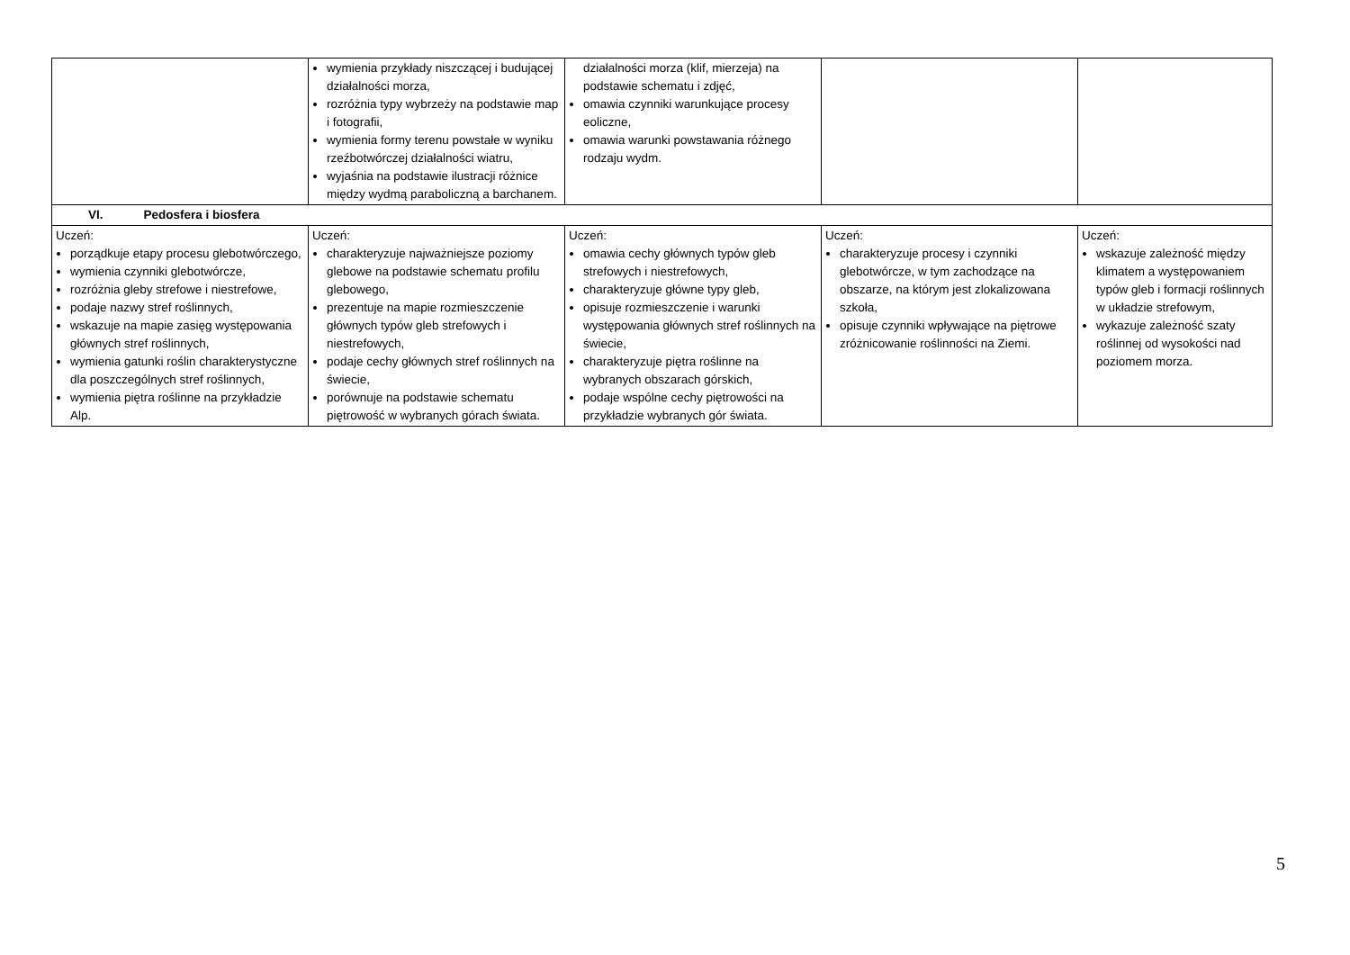| | wymienia przykłady niszczącej i budującej działalności morza, rozróżnia typy wybrzeży na podstawie map i fotografii, wymienia formy terenu powstałe w wyniku rzeźbotwórczej działalności wiatru, wyjaśnia na podstawie ilustracji różnice między wydmą paraboliczną a barchanem. | działalności morza (klif, mierzeja) na podstawie schematu i zdjęć, omawia czynniki warunkujące procesy eoliczne, omawia warunki powstawania różnego rodzaju wydm. | | |
| VI. Pedosfera i biosfera | | | | |
| Uczeń: porządkuje etapy procesu glebotwórczego, wymienia czynniki glebotwórcze, rozróżnia gleby strefowe i niestrefowe, podaje nazwy stref roślinnych, wskazuje na mapie zasięg występowania głównych stref roślinnych, wymienia gatunki roślin charakterystyczne dla poszczególnych stref roślinnych, wymienia piętra roślinne na przykładzie Alp. | Uczeń: charakteryzuje najważniejsze poziomy glebowe na podstawie schematu profilu glebowego, prezentuje na mapie rozmieszczenie głównych typów gleb strefowych i niestrefowych, podaje cechy głównych stref roślinnych na świecie, porównuje na podstawie schematu piętrowość w wybranych górach świata. | Uczeń: omawia cechy głównych typów gleb strefowych i niestrefowych, charakteryzuje główne typy gleb, opisuje rozmieszczenie i warunki występowania głównych stref roślinnych na świecie, charakteryzuje piętra roślinne na wybranych obszarach górskich, podaje wspólne cechy piętrowości na przykładzie wybranych gór świata. | Uczeń: charakteryzuje procesy i czynniki glebotwórcze, w tym zachodzące na obszarze, na którym jest zlokalizowana szkoła, opisuje czynniki wpływające na piętrowe zróżnicowanie roślinności na Ziemi. | Uczeń: wskazuje zależność między klimatem a występowaniem typów gleb i formacji roślinnych w układzie strefowym, wykazuje zależność szaty roślinnej od wysokości nad poziomem morza. |
5